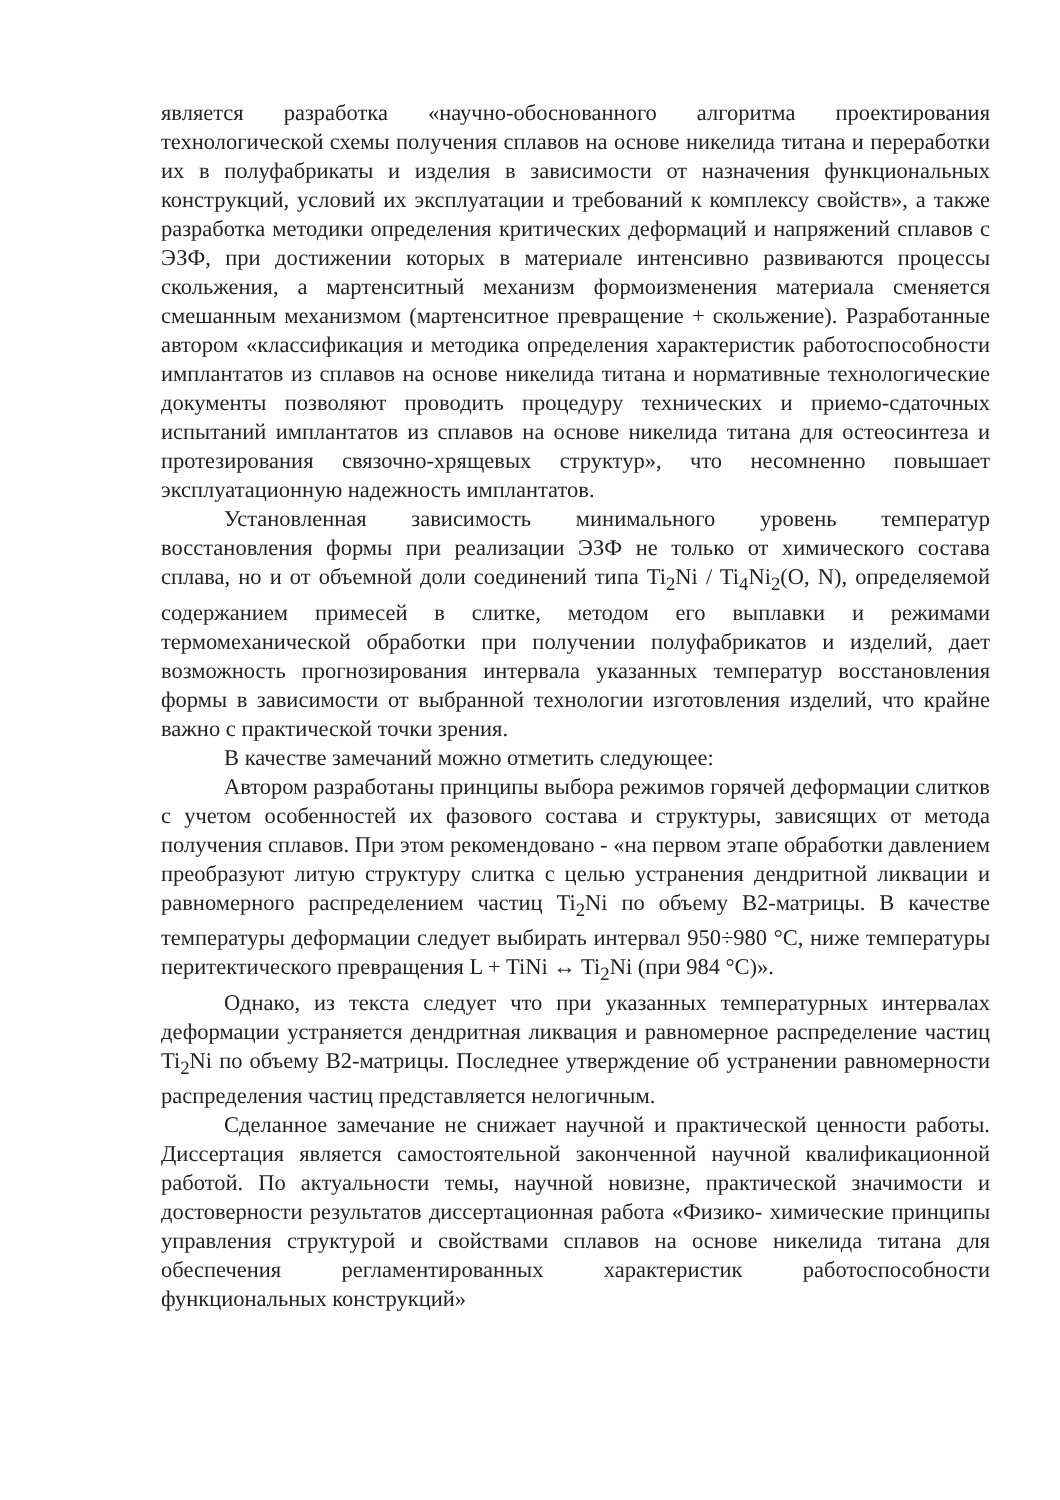является разработка «научно-обоснованного алгоритма проектирования технологической схемы получения сплавов на основе никелида титана и переработки их в полуфабрикаты и изделия в зависимости от назначения функциональных конструкций, условий их эксплуатации и требований к комплексу свойств», а также разработка методики определения критических деформаций и напряжений сплавов с ЭЗФ, при достижении которых в материале интенсивно развиваются процессы скольжения, а мартенситный механизм формоизменения материала сменяется смешанным механизмом (мартенситное превращение + скольжение). Разработанные автором «классификация и методика определения характеристик работоспособности имплантатов из сплавов на основе никелида титана и нормативные технологические документы позволяют проводить процедуру технических и приемо-сдаточных испытаний имплантатов из сплавов на основе никелида титана для остеосинтеза и протезирования связочно-хрящевых структур», что несомненно повышает эксплуатационную надежность имплантатов.
Установленная зависимость минимального уровень температур восстановления формы при реализации ЭЗФ не только от химического состава сплава, но и от объемной доли соединений типа Ti<sub>2</sub>Ni / Ti<sub>4</sub>Ni<sub>2</sub>(O, N), определяемой содержанием примесей в слитке, методом его выплавки и режимами термомеханической обработки при получении полуфабрикатов и изделий, дает возможность прогнозирования интервала указанных температур восстановления формы в зависимости от выбранной технологии изготовления изделий, что крайне важно с практической точки зрения.
В качестве замечаний можно отметить следующее:
Автором разработаны принципы выбора режимов горячей деформации слитков с учетом особенностей их фазового состава и структуры, зависящих от метода получения сплавов. При этом рекомендовано - «на первом этапе обработки давлением преобразуют литую структуру слитка с целью устранения дендритной ликвации и равномерного распределением частиц Ti<sub>2</sub>Ni по объему В2-матрицы. В качестве температуры деформации следует выбирать интервал 950÷980 °С, ниже температуры перитектического превращения L + TiNi ↔ Ti<sub>2</sub>Ni (при 984 °С)».
Однако, из текста следует что при указанных температурных интервалах деформации устраняется дендритная ликвация и равномерное распределение частиц Ti<sub>2</sub>Ni по объему В2-матрицы. Последнее утверждение об устранении равномерности распределения частиц представляется нелогичным.
Сделанное замечание не снижает научной и практической ценности работы. Диссертация является самостоятельной законченной научной квалификационной работой. По актуальности темы, научной новизне, практической значимости и достоверности результатов диссертационная работа «Физико- химические принципы управления структурой и свойствами сплавов на основе никелида титана для обеспечения регламентированных характеристик работоспособности функциональных конструкций»